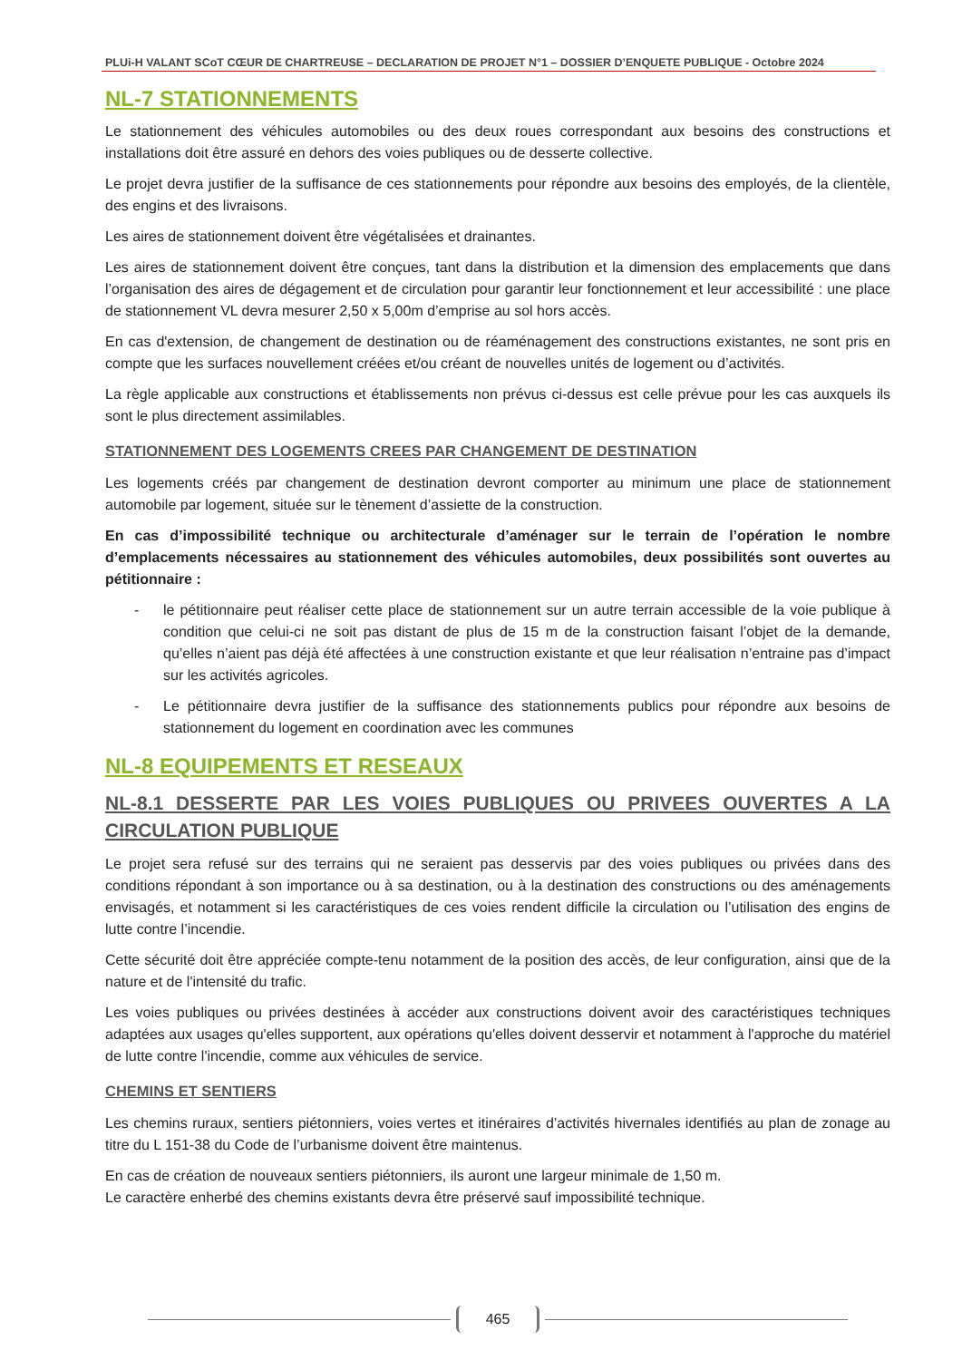PLUi-H VALANT SCoT CŒUR DE CHARTREUSE – DECLARATION DE PROJET N°1 – DOSSIER D’ENQUETE PUBLIQUE - Octobre 2024
NL-7 STATIONNEMENTS
Le stationnement des véhicules automobiles ou des deux roues correspondant aux besoins des constructions et installations doit être assuré en dehors des voies publiques ou de desserte collective.
Le projet devra justifier de la suffisance de ces stationnements pour répondre aux besoins des employés, de la clientèle, des engins et des livraisons.
Les aires de stationnement doivent être végétalisées et drainantes.
Les aires de stationnement doivent être conçues, tant dans la distribution et la dimension des emplacements que dans l’organisation des aires de dégagement et de circulation pour garantir leur fonctionnement et leur accessibilité : une place de stationnement VL devra mesurer 2,50 x 5,00m d’emprise au sol hors accès.
En cas d'extension, de changement de destination ou de réaménagement des constructions existantes, ne sont pris en compte que les surfaces nouvellement créées et/ou créant de nouvelles unités de logement ou d’activités.
La règle applicable aux constructions et établissements non prévus ci-dessus est celle prévue pour les cas auxquels ils sont le plus directement assimilables.
STATIONNEMENT DES LOGEMENTS CREES PAR CHANGEMENT DE DESTINATION
Les logements créés par changement de destination devront comporter au minimum une place de stationnement automobile par logement, située sur le tènement d’assiette de la construction.
En cas d’impossibilité technique ou architecturale d’aménager sur le terrain de l’opération le nombre d’emplacements nécessaires au stationnement des véhicules automobiles, deux possibilités sont ouvertes au pétitionnaire :
- le pétitionnaire peut réaliser cette place de stationnement sur un autre terrain accessible de la voie publique à condition que celui-ci ne soit pas distant de plus de 15 m de la construction faisant l’objet de la demande, qu’elles n’aient pas déjà été affectées à une construction existante et que leur réalisation n’entraine pas d’impact sur les activités agricoles.
- Le pétitionnaire devra justifier de la suffisance des stationnements publics pour répondre aux besoins de stationnement du logement en coordination avec les communes
NL-8 EQUIPEMENTS ET RESEAUX
NL-8.1 DESSERTE PAR LES VOIES PUBLIQUES OU PRIVEES OUVERTES A LA CIRCULATION PUBLIQUE
Le projet sera refusé sur des terrains qui ne seraient pas desservis par des voies publiques ou privées dans des conditions répondant à son importance ou à sa destination, ou à la destination des constructions ou des aménagements envisagés, et notamment si les caractéristiques de ces voies rendent difficile la circulation ou l’utilisation des engins de lutte contre l’incendie.
Cette sécurité doit être appréciée compte-tenu notamment de la position des accès, de leur configuration, ainsi que de la nature et de l'intensité du trafic.
Les voies publiques ou privées destinées à accéder aux constructions doivent avoir des caractéristiques techniques adaptées aux usages qu'elles supportent, aux opérations qu'elles doivent desservir et notamment à l'approche du matériel de lutte contre l'incendie, comme aux véhicules de service.
CHEMINS ET SENTIERS
Les chemins ruraux, sentiers piétonniers, voies vertes et itinéraires d’activités hivernales identifiés au plan de zonage au titre du L 151-38 du Code de l’urbanisme doivent être maintenus.
En cas de création de nouveaux sentiers piétonniers, ils auront une largeur minimale de 1,50 m.
Le caractère enherbé des chemins existants devra être préservé sauf impossibilité technique.
465